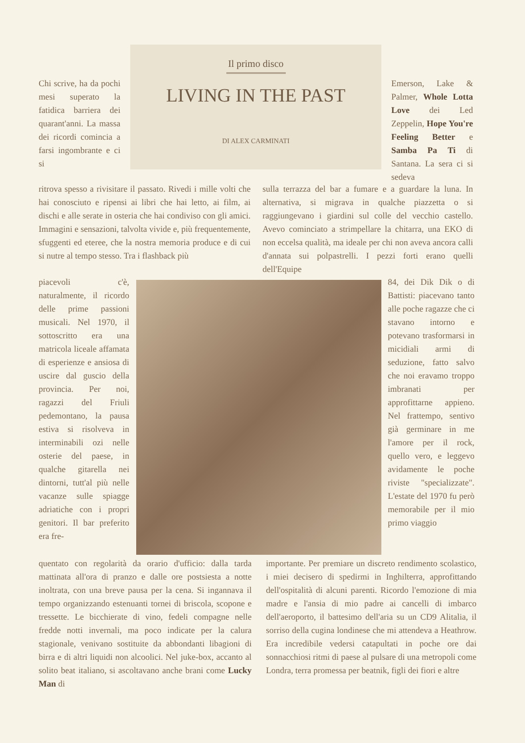Il primo disco
LIVING IN THE PAST
DI ALEX CARMINATI
Chi scrive, ha da pochi mesi superato la fatidica barriera dei quarant'anni. La massa dei ricordi comincia a farsi ingombrante e ci si
ritrova spesso a rivisitare il passato. Rivedi i mille volti che hai conosciuto e ripensi ai libri che hai letto, ai film, ai dischi e alle serate in osteria che hai condiviso con gli amici. Immagini e sensazioni, talvolta vivide e, più frequentemente, sfuggenti ed eteree, che la nostra memoria produce e di cui si nutre al tempo stesso. Tra i flashback più
piacevoli c'è, naturalmente, il ricordo delle prime passioni musicali. Nel 1970, il sottoscritto era una matricola liceale affamata di esperienze e ansiosa di uscire dal guscio della provincia. Per noi, ragazzi del Friuli pedemontano, la pausa estiva si risolveva in interminabili ozi nelle osterie del paese, in qualche gitarella nei dintorni, tutt'al più nelle vacanze sulle spiagge adriatiche con i propri genitori. Il bar preferito era fre-
quentato con regolarità da orario d'ufficio: dalla tarda mattinata all'ora di pranzo e dalle ore postsiesta a notte inoltrata, con una breve pausa per la cena. Si ingannava il tempo organizzando estenuanti tornei di briscola, scopone e tressette. Le bicchierate di vino, fedeli compagne nelle fredde notti invernali, ma poco indicate per la calura stagionale, venivano sostituite da abbondanti libagioni di birra e di altri liquidi non alcoolici. Nel juke-box, accanto al solito beat italiano, si ascoltavano anche brani come Lucky Man di
Emerson, Lake & Palmer, Whole Lotta Love dei Led Zeppelin, Hope You're Feeling Better e Samba Pa Ti di Santana. La sera ci si sedeva
sulla terrazza del bar a fumare e a guardare la luna. In alternativa, si migrava in qualche piazzetta o si raggiungevano i giardini sul colle del vecchio castello. Avevo cominciato a strimpellare la chitarra, una EKO di non eccelsa qualità, ma ideale per chi non aveva ancora calli d'annata sui polpastrelli. I pezzi forti erano quelli dell'Equipe
84, dei Dik Dik o di Battisti: piacevano tanto alle poche ragazze che ci stavano intorno e potevano trasformarsi in micidiali armi di seduzione, fatto salvo che noi eravamo troppo imbranati per approfittarne appieno. Nel frattempo, sentivo già germinare in me l'amore per il rock, quello vero, e leggevo avidamente le poche riviste "specializzate". L'estate del 1970 fu però memorabile per il mio primo viaggio
importante. Per premiare un discreto rendimento scolastico, i miei decisero di spedirmi in Inghilterra, approfittando dell'ospitalità di alcuni parenti. Ricordo l'emozione di mia madre e l'ansia di mio padre ai cancelli di imbarco dell'aeroporto, il battesimo dell'aria su un CD9 Alitalia, il sorriso della cugina londinese che mi attendeva a Heathrow. Era incredibile vedersi catapultati in poche ore dai sonnacchiosi ritmi di paese al pulsare di una metropoli come Londra, terra promessa per beatnik, figli dei fiori e altre